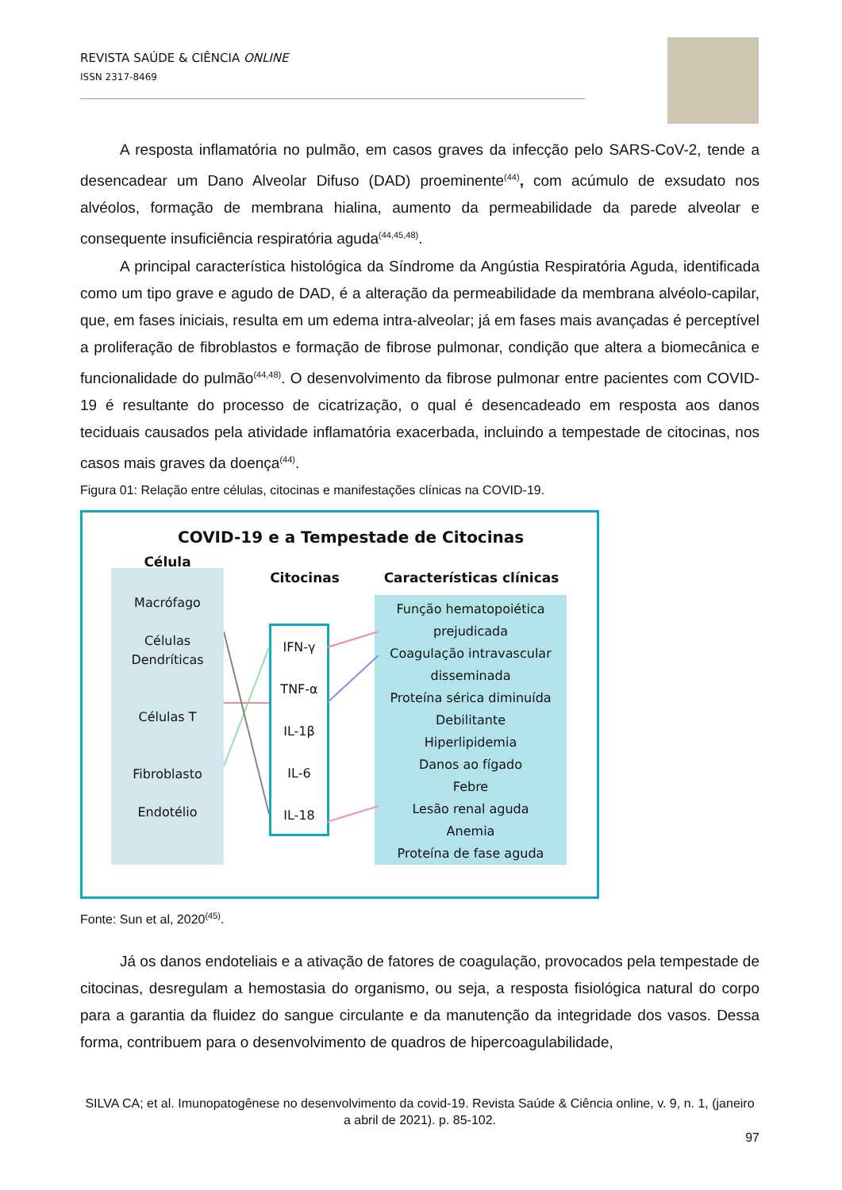REVISTA SAÚDE & CIÊNCIA ONLINE
ISSN 2317-8469
A resposta inflamatória no pulmão, em casos graves da infecção pelo SARS-CoV-2, tende a desencadear um Dano Alveolar Difuso (DAD) proeminente<sup>(44)</sup>, com acúmulo de exsudato nos alvéolos, formação de membrana hialina, aumento da permeabilidade da parede alveolar e consequente insuficiência respiratória aguda<sup>(44,45,48)</sup>.
A principal característica histológica da Síndrome da Angústia Respiratória Aguda, identificada como um tipo grave e agudo de DAD, é a alteração da permeabilidade da membrana alvéolo-capilar, que, em fases iniciais, resulta em um edema intra-alveolar; já em fases mais avançadas é perceptível a proliferação de fibroblastos e formação de fibrose pulmonar, condição que altera a biomecânica e funcionalidade do pulmão<sup>(44,48)</sup>. O desenvolvimento da fibrose pulmonar entre pacientes com COVID-19 é resultante do processo de cicatrização, o qual é desencadeado em resposta aos danos teciduais causados pela atividade inflamatória exacerbada, incluindo a tempestade de citocinas, nos casos mais graves da doença<sup>(44)</sup>.
Figura 01: Relação entre células, citocinas e manifestações clínicas na COVID-19.
COVID-19 e a Tempestade de Citocinas
Célula
Macrófago
Células Dendríticas
Células T
Fibroblasto
Endotélio
Citocinas
IFN-γ
TNF-α
IL-1β
IL-6
IL-18
Características clínicas
Função hematopoiética prejudicada
Coagulação intravascular disseminada
Proteína sérica diminuída
Debilitante
Hiperlipidemia
Danos ao fígado
Febre
Lesão renal aguda
Anemia
Proteína de fase aguda
Fonte: Sun et al, 2020<sup>(45)</sup>.
Já os danos endoteliais e a ativação de fatores de coagulação, provocados pela tempestade de citocinas, desregulam a hemostasia do organismo, ou seja, a resposta fisiológica natural do corpo para a garantia da fluidez do sangue circulante e da manutenção da integridade dos vasos. Dessa forma, contribuem para o desenvolvimento de quadros de hipercoagulabilidade,
SILVA CA; et al. Imunopatogênese no desenvolvimento da covid-19. Revista Saúde & Ciência online, v. 9, n. 1, (janeiro a abril de 2021). p. 85-102.
97